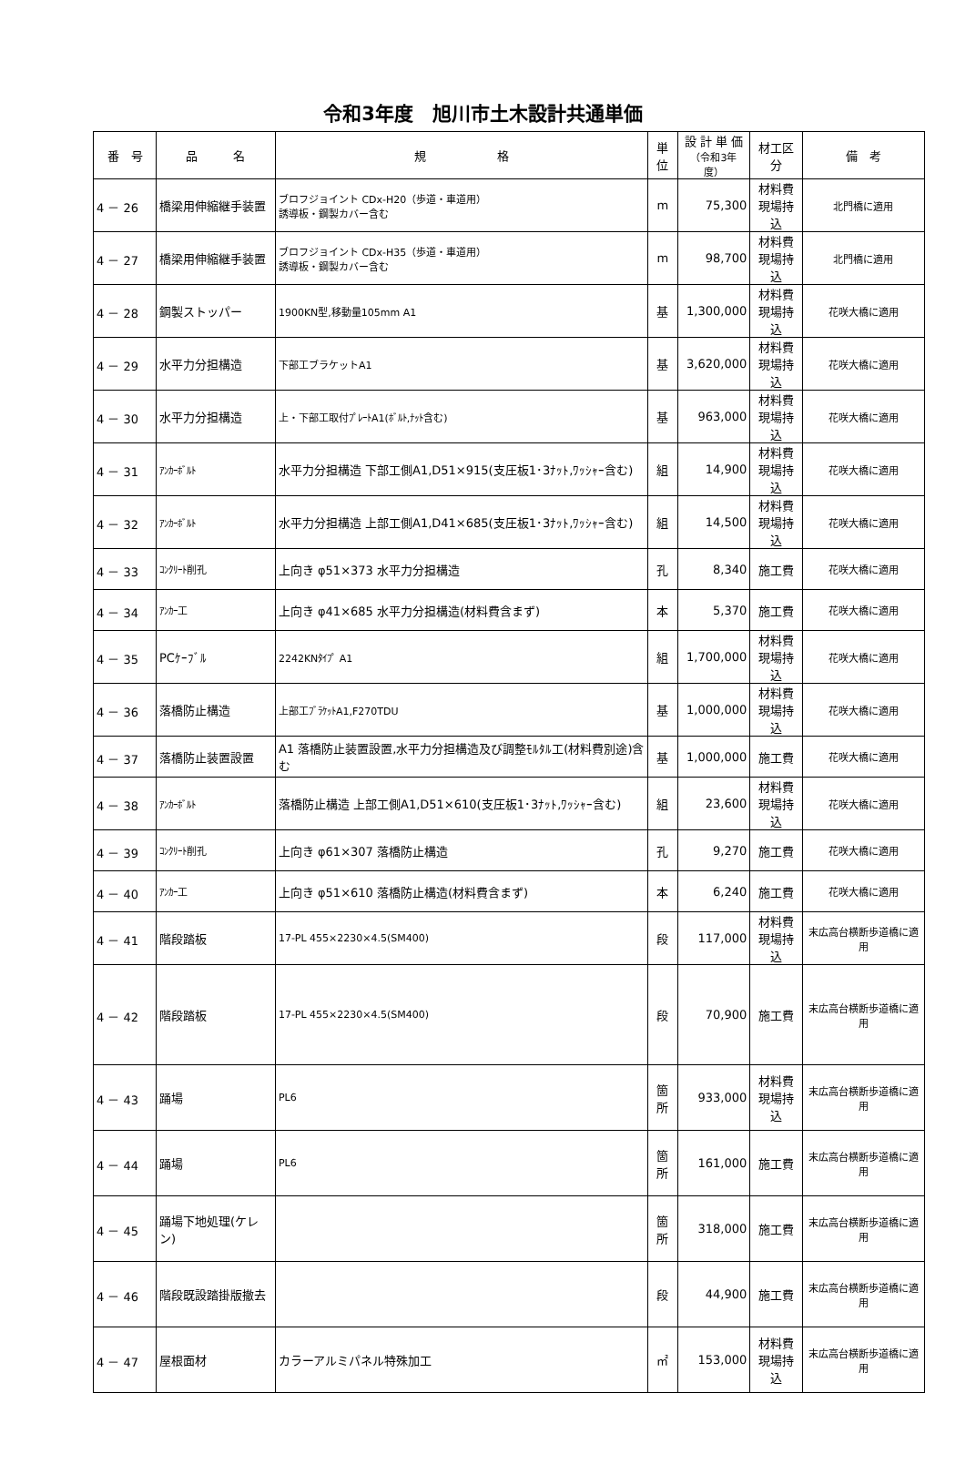令和3年度　旭川市土木設計共通単価
| 番 号 | 品 名 | 規 格 | 単位 | 設 計 単 価 （令和3年度） | 材工区分 | 備 考 |
| --- | --- | --- | --- | --- | --- | --- |
| 4 － 26 | 橋梁用伸縮継手装置 | ブロフジョイント CDx-H20（歩道・車道用） 誘導板・鋼製カバー含む | m | 75,300 | 材料費 現場持込 | 北門橋に適用 |
| 4 － 27 | 橋梁用伸縮継手装置 | ブロフジョイント CDx-H35（歩道・車道用） 誘導板・鋼製カバー含む | m | 98,700 | 材料費 現場持込 | 北門橋に適用 |
| 4 － 28 | 鋼製ストッパー | 1900KN型,移動量105mm A1 | 基 | 1,300,000 | 材料費 現場持込 | 花咲大橋に適用 |
| 4 － 29 | 水平力分担構造 | 下部工ブラケットA1 | 基 | 3,620,000 | 材料費 現場持込 | 花咲大橋に適用 |
| 4 － 30 | 水平力分担構造 | 上・下部工取付ﾌﾟﾚｰﾄA1(ﾎﾞﾙﾄ,ﾅｯﾄ含む) | 基 | 963,000 | 材料費 現場持込 | 花咲大橋に適用 |
| 4 － 31 | ｱﾝｶｰﾎﾞﾙﾄ | 水平力分担構造 下部工側A1,D51×915(支圧板1･3ﾅｯﾄ,ﾜｯｼｬｰ含む) | 組 | 14,900 | 材料費 現場持込 | 花咲大橋に適用 |
| 4 － 32 | ｱﾝｶｰﾎﾞﾙﾄ | 水平力分担構造 上部工側A1,D41×685(支圧板1･3ﾅｯﾄ,ﾜｯｼｬｰ含む) | 組 | 14,500 | 材料費 現場持込 | 花咲大橋に適用 |
| 4 － 33 | ｺﾝｸﾘｰﾄ削孔 | 上向き φ51×373 水平力分担構造 | 孔 | 8,340 | 施工費 | 花咲大橋に適用 |
| 4 － 34 | ｱﾝｶｰ工 | 上向き φ41×685 水平力分担構造(材料費含まず) | 本 | 5,370 | 施工費 | 花咲大橋に適用 |
| 4 － 35 | PCｹｰﾌﾞﾙ | 2242KNﾀｲﾌﾟ A1 | 組 | 1,700,000 | 材料費 現場持込 | 花咲大橋に適用 |
| 4 － 36 | 落橋防止構造 | 上部工ﾌﾞﾗｹｯﾄA1,F270TDU | 基 | 1,000,000 | 材料費 現場持込 | 花咲大橋に適用 |
| 4 － 37 | 落橋防止装置設置 | A1 落橋防止装置設置,水平力分担構造及び調整ﾓﾙﾀﾙ工(材料費別途)含む | 基 | 1,000,000 | 施工費 | 花咲大橋に適用 |
| 4 － 38 | ｱﾝｶｰﾎﾞﾙﾄ | 落橋防止構造 上部工側A1,D51×610(支圧板1･3ﾅｯﾄ,ﾜｯｼｬｰ含む) | 組 | 23,600 | 材料費 現場持込 | 花咲大橋に適用 |
| 4 － 39 | ｺﾝｸﾘｰﾄ削孔 | 上向き φ61×307 落橋防止構造 | 孔 | 9,270 | 施工費 | 花咲大橋に適用 |
| 4 － 40 | ｱﾝｶｰ工 | 上向き φ51×610 落橋防止構造(材料費含まず) | 本 | 6,240 | 施工費 | 花咲大橋に適用 |
| 4 － 41 | 階段踏板 | 17-PL 455×2230×4.5(SM400) | 段 | 117,000 | 材料費 現場持込 | 末広高台横断歩道橋に適用 |
| 4 － 42 | 階段踏板 | 17-PL 455×2230×4.5(SM400) | 段 | 70,900 | 施工費 | 末広高台横断歩道橋に適用 |
| 4 － 43 | 踊場 | PL6 | 箇所 | 933,000 | 材料費 現場持込 | 末広高台横断歩道橋に適用 |
| 4 － 44 | 踊場 | PL6 | 箇所 | 161,000 | 施工費 | 末広高台横断歩道橋に適用 |
| 4 － 45 | 踊場下地処理(ケレン) | | 箇所 | 318,000 | 施工費 | 末広高台横断歩道橋に適用 |
| 4 － 46 | 階段既設踏掛版撤去 | | 段 | 44,900 | 施工費 | 末広高台横断歩道橋に適用 |
| 4 － 47 | 屋根面材 | カラーアルミパネル特殊加工 | ㎡ | 153,000 | 材料費 現場持込 | 末広高台横断歩道橋に適用 |